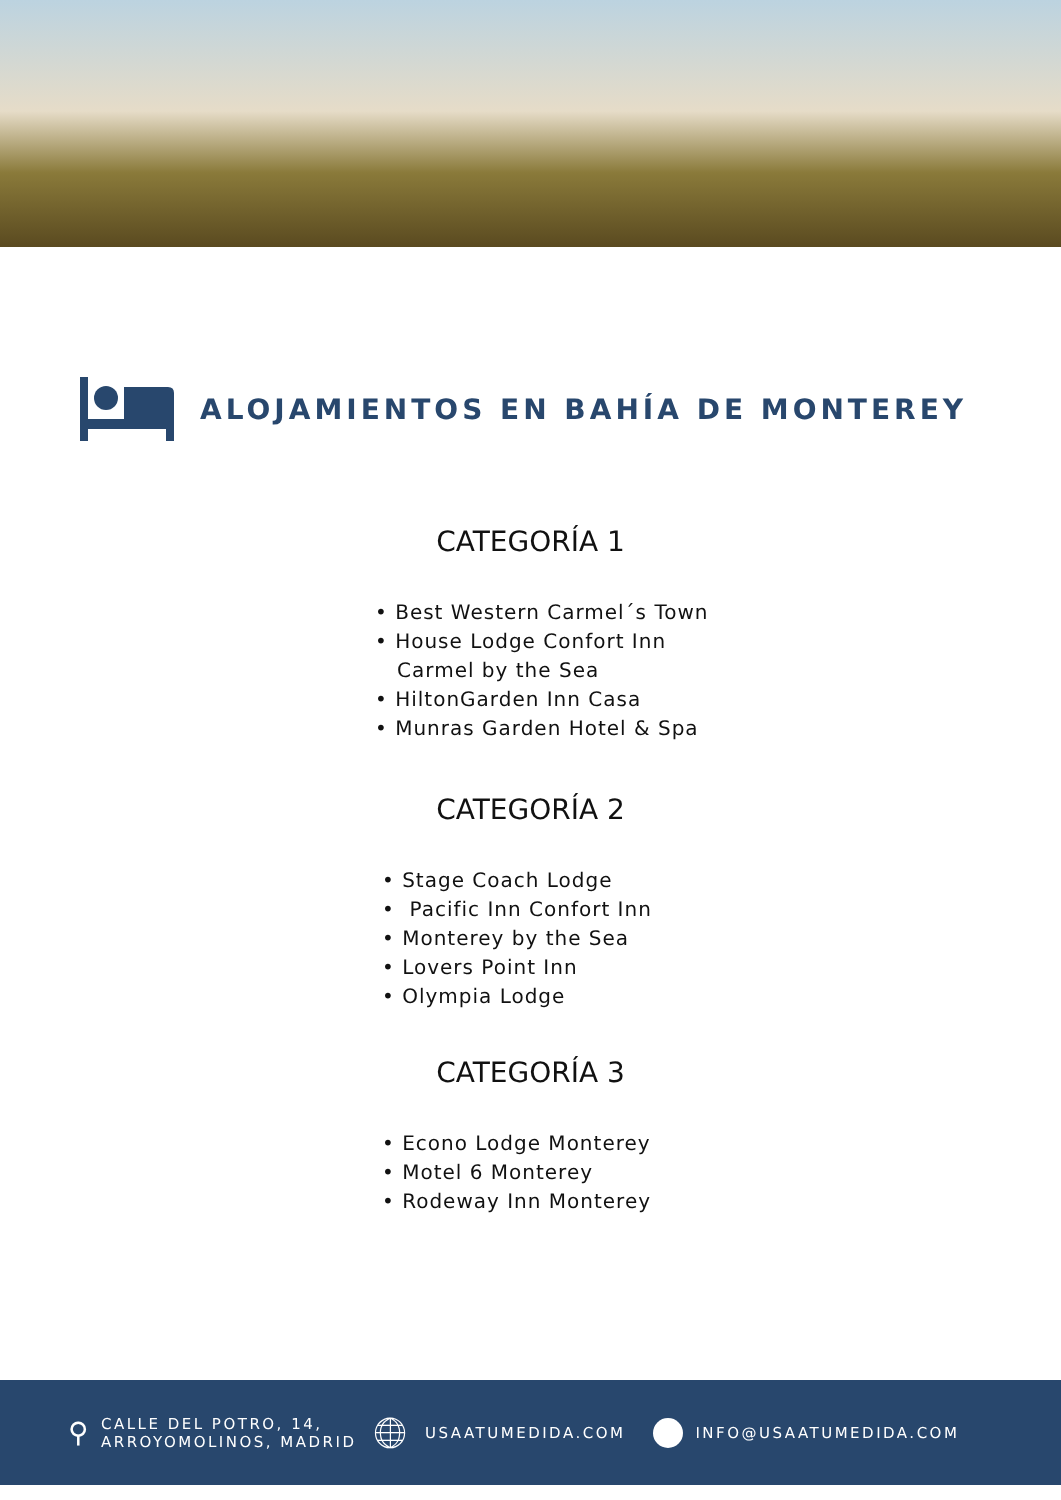ALOJAMIENTOS EN BAHÍA DE MONTEREY
CATEGORÍA 1
• Best Western Carmel´s Town
• House Lodge Confort Inn
Carmel by the Sea
• HiltonGarden Inn Casa
• Munras Garden Hotel & Spa
CATEGORÍA 2
• Stage Coach Lodge
• Pacific Inn Confort Inn
• Monterey by the Sea
• Lovers Point Inn
• Olympia Lodge
CATEGORÍA 3
• Econo Lodge Monterey
• Motel 6 Monterey
• Rodeway Inn Monterey
⚲ CALLE DEL POTRO, 14,
ARROYOMOLINOS, MADRID
🌐︎ USAATUMEDIDA.COM INFO@USAATUMEDIDA.COM